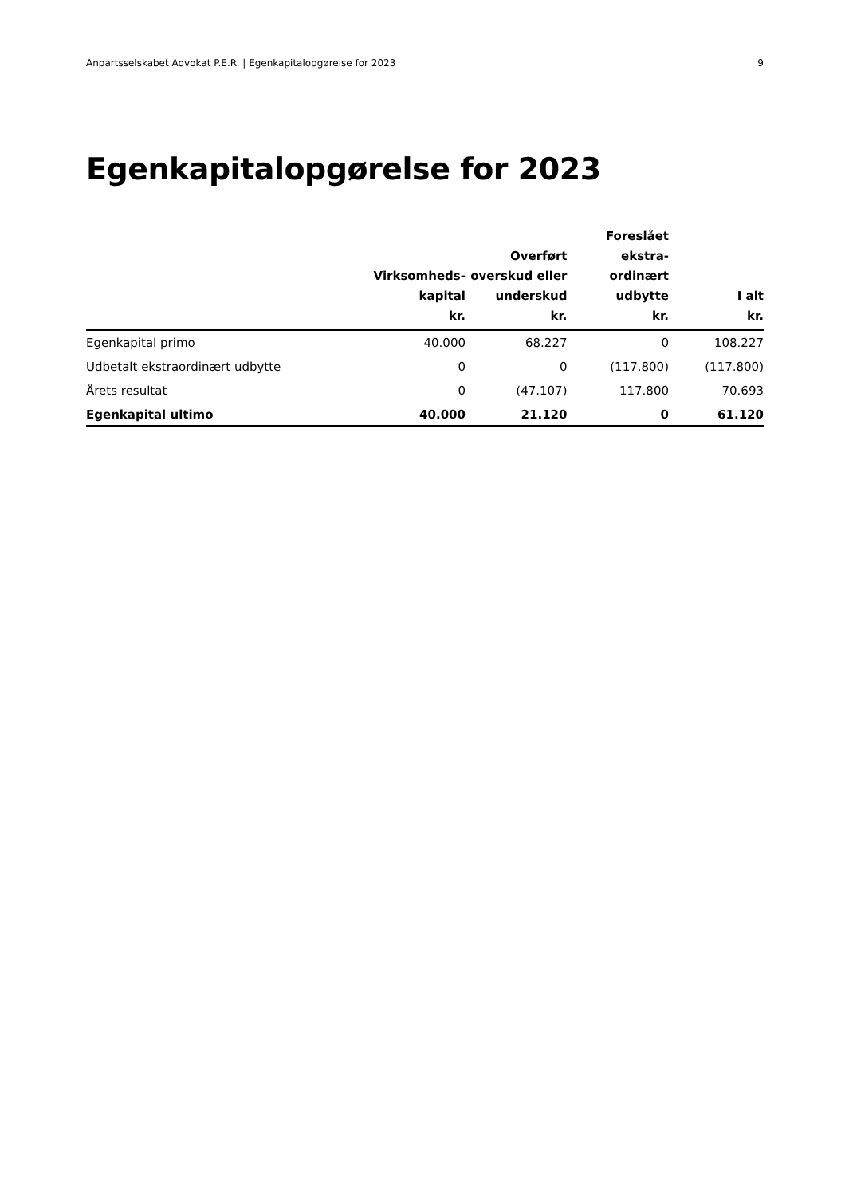Anpartsselskabet Advokat P.E.R. | Egenkapitalopgørelse for 2023 9
Egenkapitalopgørelse for 2023
| | Virksomheds- kapital kr. | Overført overskud eller underskud kr. | Foreslået ekstra- ordinært udbytte kr. | I alt kr. |
| --- | --- | --- | --- | --- |
| Egenkapital primo | 40.000 | 68.227 | 0 | 108.227 |
| Udbetalt ekstraordinært udbytte | 0 | 0 | (117.800) | (117.800) |
| Årets resultat | 0 | (47.107) | 117.800 | 70.693 |
| Egenkapital ultimo | 40.000 | 21.120 | 0 | 61.120 |